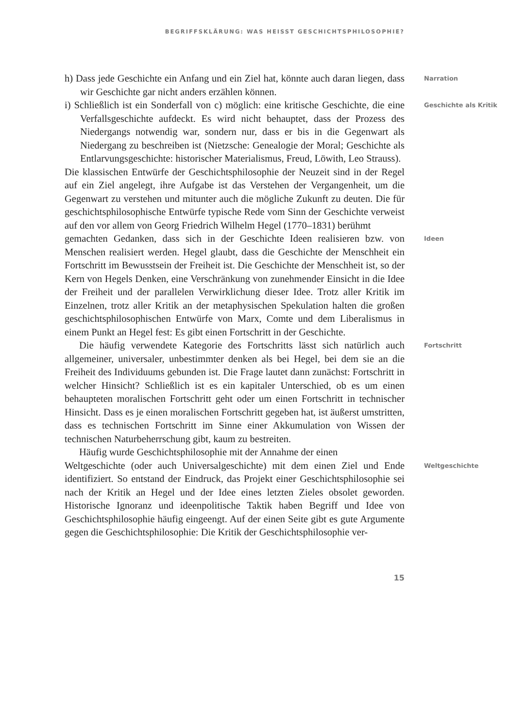BEGRIFFSKLÄRUNG: WAS HEISST GESCHICHTSPHILOSOPHIE?
h) Dass jede Geschichte ein Anfang und ein Ziel hat, könnte auch daran liegen, dass wir Geschichte gar nicht anders erzählen können.
Narration
i) Schließlich ist ein Sonderfall von c) möglich: eine kritische Geschichte, die eine Verfallsgeschichte aufdeckt. Es wird nicht behauptet, dass der Prozess des Niedergangs notwendig war, sondern nur, dass er bis in die Gegenwart als Niedergang zu beschreiben ist (Nietzsche: Genealogie der Moral; Geschichte als Entlarvungsgeschichte: historischer Materialismus, Freud, Löwith, Leo Strauss).
Geschichte als Kritik
Die klassischen Entwürfe der Geschichtsphilosophie der Neuzeit sind in der Regel auf ein Ziel angelegt, ihre Aufgabe ist das Verstehen der Vergangenheit, um die Gegenwart zu verstehen und mitunter auch die mögliche Zukunft zu deuten. Die für geschichtsphilosophische Entwürfe typische Rede vom Sinn der Geschichte verweist auf den vor allem von Georg Friedrich Wilhelm Hegel (1770–1831) berühmt
gemachten Gedanken, dass sich in der Geschichte Ideen realisieren bzw. von Menschen realisiert werden. Hegel glaubt, dass die Geschichte der Menschheit ein Fortschritt im Bewusstsein der Freiheit ist. Die Geschichte der Menschheit ist, so der Kern von Hegels Denken, eine Verschränkung von zunehmender Einsicht in die Idee der Freiheit und der parallelen Verwirklichung dieser Idee. Trotz aller Kritik im Einzelnen, trotz aller Kritik an der metaphysischen Spekulation halten die großen geschichtsphilosophischen Entwürfe von Marx, Comte und dem Liberalismus in einem Punkt an Hegel fest: Es gibt einen Fortschritt in der Geschichte.
Ideen
Die häufig verwendete Kategorie des Fortschritts lässt sich natürlich auch allgemeiner, universaler, unbestimmter denken als bei Hegel, bei dem sie an die Freiheit des Individuums gebunden ist. Die Frage lautet dann zunächst: Fortschritt in welcher Hinsicht? Schließlich ist es ein kapitaler Unterschied, ob es um einen behaupteten moralischen Fortschritt geht oder um einen Fortschritt in technischer Hinsicht. Dass es je einen moralischen Fortschritt gegeben hat, ist äußerst umstritten, dass es technischen Fortschritt im Sinne einer Akkumulation von Wissen der technischen Naturbeherrschung gibt, kaum zu bestreiten.
Fortschritt
Häufig wurde Geschichtsphilosophie mit der Annahme der einen
Weltgeschichte (oder auch Universalgeschichte) mit dem einen Ziel und Ende identifiziert. So entstand der Eindruck, das Projekt einer Geschichtsphilosophie sei nach der Kritik an Hegel und der Idee eines letzten Zieles obsolet geworden. Historische Ignoranz und ideenpolitische Taktik haben Begriff und Idee von Geschichtsphilosophie häufig eingeengt. Auf der einen Seite gibt es gute Argumente gegen die Geschichtsphilosophie: Die Kritik der Geschichtsphilosophie ver-
Weltgeschichte
15